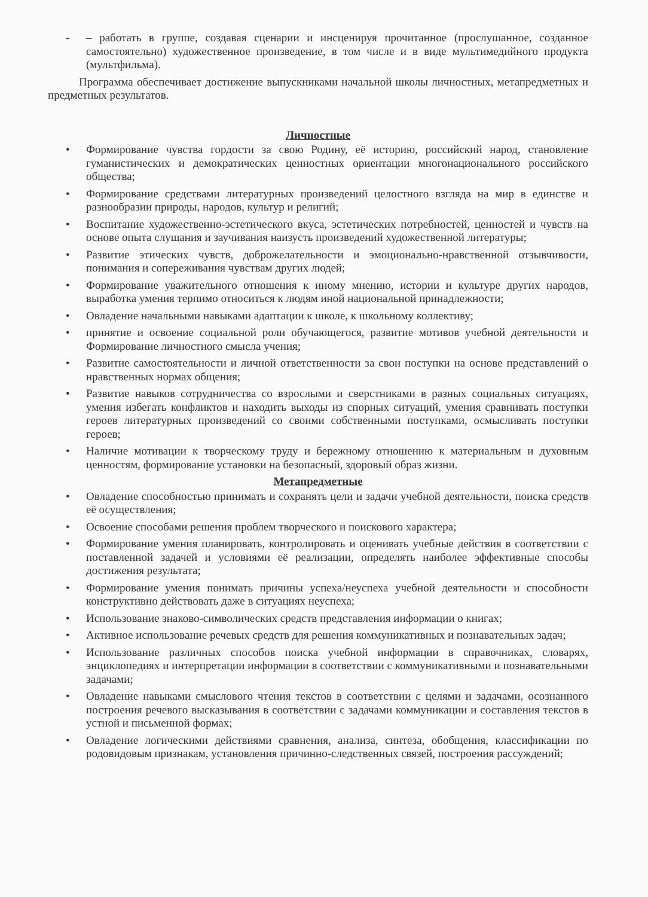- – работать в группе, создавая сценарии и инсценируя прочитанное (прослушанное, созданное самостоятельно) художественное произведение, в том числе и в виде мультимедийного продукта (мультфильма).
Программа обеспечивает достижение выпускниками начальной школы личностных, метапредметных и предметных результатов.
Личностные
• Формирование чувства гордости за свою Родину, её историю, российский народ, становление гуманистических и демократических ценностных ориентации многонационального российского общества;
• Формирование средствами литературных произведений целостного взгляда на мир в единстве и разнообразии природы, народов, культур и религий;
• Воспитание художественно-эстетического вкуса, эстетических потребностей, ценностей и чувств на основе опыта слушания и заучивания наизусть произведений художественной литературы;
• Развитие этических чувств, доброжелательности и эмоционально-нравственной отзывчивости, понимания и сопереживания чувствам других людей;
• Формирование уважительного отношения к иному мнению, истории и культуре других народов, выработка умения терпимо относиться к людям иной национальной принадлежности;
• Овладение начальными навыками адаптации к школе, к школьному коллективу;
• принятие и освоение социальной роли обучающегося, развитие мотивов учебной деятельности и Формирование личностного смысла учения;
• Развитие самостоятельности и личной ответственности за свои поступки на основе представлений о нравственных нормах общения;
• Развитие навыков сотрудничества со взрослыми и сверстниками в разных социальных ситуациях, умения избегать конфликтов и находить выходы из спорных ситуаций, умения сравнивать поступки героев литературных произведений со своими собственными поступками, осмысливать поступки героев;
• Наличие мотивации к творческому труду и бережному отношению к материальным и духовным ценностям, формирование установки на безопасный, здоровый образ жизни.
Метапредметные
• Овладение способностью принимать и сохранять цели и задачи учебной деятельности, поиска средств её осуществления;
• Освоение способами решения проблем творческого и поискового характера;
• Формирование умения планировать, контролировать и оценивать учебные действия в соответствии с поставленной задачей и условиями её реализации, определять наиболее эффективные способы достижения результата;
• Формирование умения понимать причины успеха/неуспеха учебной деятельности и способности конструктивно действовать даже в ситуациях неуспеха;
• Использование знаково-символических средств представления информации о книгах;
• Активное использование речевых средств для решения коммуникативных и познавательных задач;
• Использование различных способов поиска учебной информации в справочниках, словарях, энциклопедиях и интерпретации информации в соответствии с коммуникативными и познавательными задачами;
• Овладение навыками смыслового чтения текстов в соответствии с целями и задачами, осознанного построения речевого высказывания в соответствии с задачами коммуникации и составления текстов в устной и письменной формах;
• Овладение логическими действиями сравнения, анализа, синтеза, обобщения, классификации по родовидовым признакам, установления причинно-следственных связей, построения рассуждений;